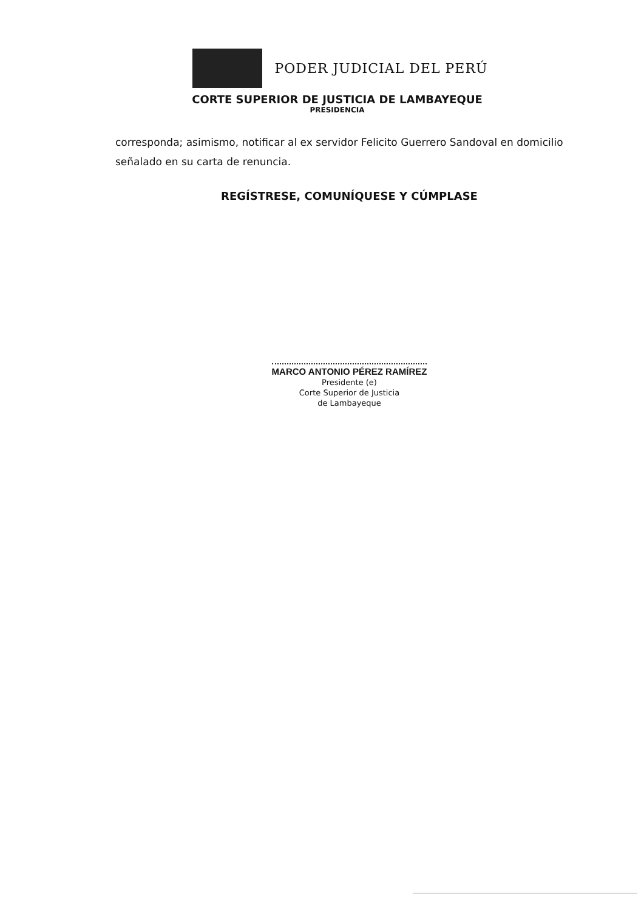PODER JUDICIAL DEL PERÚ
CORTE SUPERIOR DE JUSTICIA DE LAMBAYEQUE
PRESIDENCIA
corresponda; asimismo, notificar al ex servidor Felicito Guerrero Sandoval en domicilio señalado en su carta de renuncia.
REGÍSTRESE, COMUNÍQUESE Y CÚMPLASE
MARCO ANTONIO PÉREZ RAMÍREZ
Presidente (e)
Corte Superior de Justicia
de Lambayeque